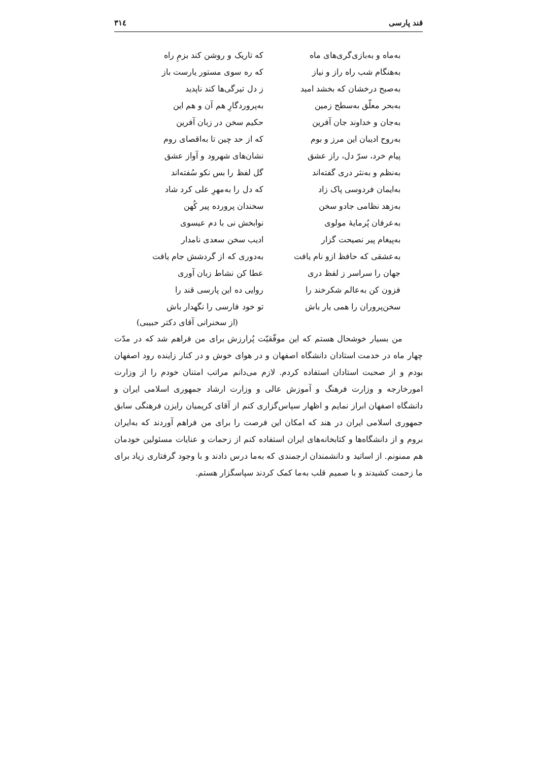قند پارسی ۳۱٤
به‌ماه و به‌بازی‌گری‌های ماه که تاریک و روشن کند بزمِ راه
به‌هنگام شب راه راز و نیاز که ره سوی مستور یارست باز
به‌صبح درخشان که بخشد امید ز دل تیرگی‌ها کند ناپدید
به‌بحر معلّق به‌سطح زمین به‌پروردگارِ هم آن و هم این
به‌جان و خداوند جان آفرین حکیم سخن در زبان آفرین
به‌روح ادیبان این مرز و بوم که از حد چین تا به‌اقصای روم
پیام خرد، سرّ دل، راز عشق نشان‌های شهرود و آواز عشق
به‌نظم و به‌نثر دری گفته‌اند گل لفظ را بس نکو سُفته‌اند
به‌ایمان فردوسی پاک زاد که دل را به‌مهرِ علی کرد شاد
به‌زهد نظامی جادو سخن سخندان پرورده پیر کُهن
به‌عرفان پُرمایهٔ مولوی نوابخش نی با دم عیسوی
به‌پیغام پیر نصیحت گزار ادیب سخن سعدی نامدار
به‌عشقی که حافظ ازو نام یافت به‌دوری که از گردشش جام یافت
جهان را سراسر ز لفظ دری عطا کن نشاط زبان آوری
فزون کن به‌عالم شکرخند را روایی ده این پارسی قند را
سخن‌پروران را همی یار باش تو خود فارسی را نگهدار باش
(از سخنرانی آقای دکتر حبیبی)
من بسیار خوشحال هستم که این موفّقیّت پُرارزش برای من فراهم شد که در مدّت چهار ماه در خدمت استادان دانشگاه اصفهان و در هوای خوش و در کنار زاینده رود اصفهان بودم و از صحبت استادان استفاده کردم. لازم می‌دانم مراتب امتنان خودم را از وزارت امورخارجه و وزارت فرهنگ و آموزش عالی و وزارت ارشاد جمهوری اسلامی ایران و دانشگاه اصفهان ابراز نمایم و اظهار سپاس‌گزاری کنم از آقای کریمیان رایزن فرهنگی سابق جمهوری اسلامی ایران در هند که امکان این فرصت را برای من فراهم آوردند که به‌ایران بروم و از دانشگاه‌ها و کتابخانه‌های ایران استفاده کنم از زحمات و عنایات مسئولین خودمان هم ممنونم. از اساتید و دانشمندان ارجمندی که به‌ما درس دادند و با وجود گرفتاری زیاد برای ما زحمت کشیدند و با صمیم قلب به‌ما کمک کردند سپاسگزار هستم.